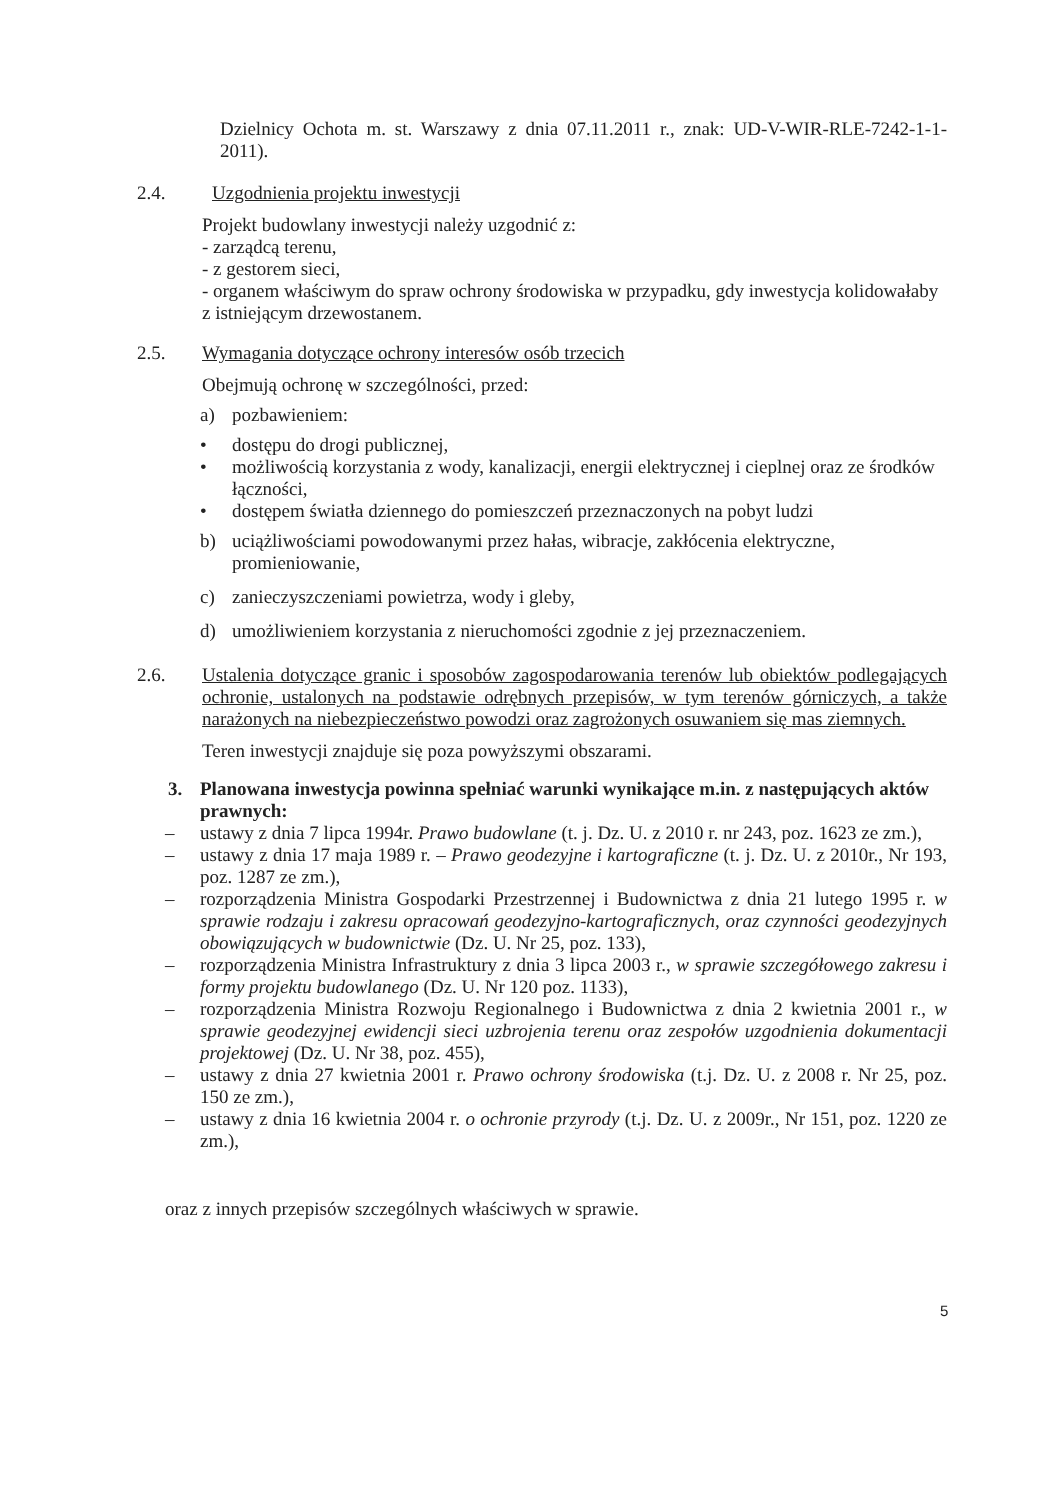Dzielnicy Ochota m. st. Warszawy z dnia 07.11.2011 r., znak: UD-V-WIR-RLE-7242-1-1-2011).
2.4. Uzgodnienia projektu inwestycji
Projekt budowlany inwestycji należy uzgodnić z:
- zarządcą terenu,
- z gestorem sieci,
- organem właściwym do spraw ochrony środowiska w przypadku, gdy inwestycja kolidowałaby z istniejącym drzewostanem.
2.5. Wymagania dotyczące ochrony interesów osób trzecich
Obejmują ochronę w szczególności, przed:
a) pozbawieniem:
• dostępu do drogi publicznej,
• możliwością korzystania z wody, kanalizacji, energii elektrycznej i cieplnej oraz ze środków łączności,
• dostępem światła dziennego do pomieszczeń przeznaczonych na pobyt ludzi
b) uciążliwościami powodowanymi przez hałas, wibracje, zakłócenia elektryczne, promieniowanie,
c) zanieczyszczeniami powietrza, wody i gleby,
d) umożliwieniem korzystania z nieruchomości zgodnie z jej przeznaczeniem.
2.6. Ustalenia dotyczące granic i sposobów zagospodarowania terenów lub obiektów podlegających ochronie, ustalonych na podstawie odrębnych przepisów, w tym terenów górniczych, a także narażonych na niebezpieczeństwo powodzi oraz zagrożonych osuwaniem się mas ziemnych.
Teren inwestycji znajduje się poza powyższymi obszarami.
3. Planowana inwestycja powinna spełniać warunki wynikające m.in. z następujących aktów prawnych:
– ustawy z dnia 7 lipca 1994r. Prawo budowlane (t. j. Dz. U. z 2010 r. nr 243, poz. 1623 ze zm.),
– ustawy z dnia 17 maja 1989 r. – Prawo geodezyjne i kartograficzne (t. j. Dz. U. z 2010r., Nr 193, poz. 1287 ze zm.),
– rozporządzenia Ministra Gospodarki Przestrzennej i Budownictwa z dnia 21 lutego 1995 r. w sprawie rodzaju i zakresu opracowań geodezyjno-kartograficznych, oraz czynności geodezyjnych obowiązujących w budownictwie (Dz. U. Nr 25, poz. 133),
– rozporządzenia Ministra Infrastruktury z dnia 3 lipca 2003 r., w sprawie szczegółowego zakresu i formy projektu budowlanego (Dz. U. Nr 120 poz. 1133),
– rozporządzenia Ministra Rozwoju Regionalnego i Budownictwa z dnia 2 kwietnia 2001 r., w sprawie geodezyjnej ewidencji sieci uzbrojenia terenu oraz zespołów uzgodnienia dokumentacji projektowej (Dz. U. Nr 38, poz. 455),
– ustawy z dnia 27 kwietnia 2001 r. Prawo ochrony środowiska (t.j. Dz. U. z 2008 r. Nr 25, poz. 150 ze zm.),
– ustawy z dnia 16 kwietnia 2004 r. o ochronie przyrody (t.j. Dz. U. z 2009r., Nr 151, poz. 1220 ze zm.),
oraz z innych przepisów szczególnych właściwych w sprawie.
5